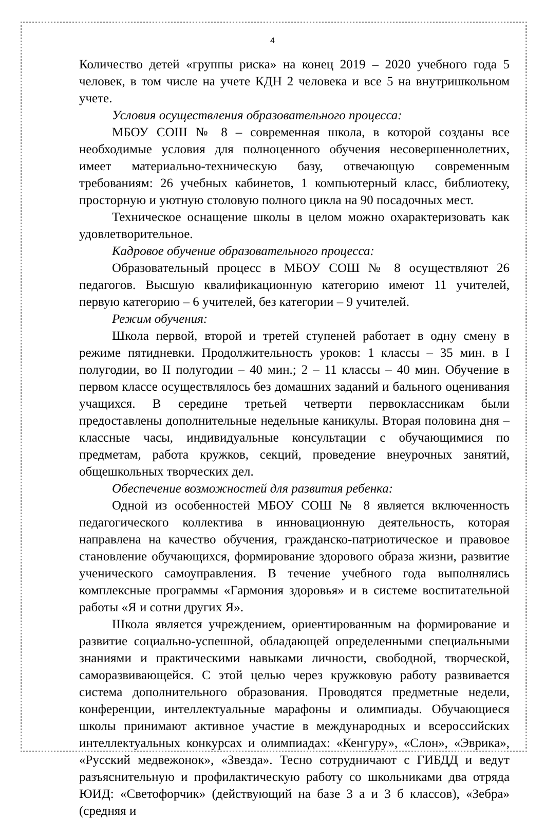4
Количество детей «группы риска» на конец 2019 – 2020 учебного года 5 человек, в том числе на учете КДН 2 человека и все 5 на внутришкольном учете.
Условия осуществления образовательного процесса:
МБОУ СОШ № 8 – современная школа, в которой созданы все необходимые условия для полноценного обучения несовершеннолетних, имеет материально-техническую базу, отвечающую современным требованиям: 26 учебных кабинетов, 1 компьютерный класс, библиотеку, просторную и уютную столовую полного цикла на 90 посадочных мест.
Техническое оснащение школы в целом можно охарактеризовать как удовлетворительное.
Кадровое обучение образовательного процесса:
Образовательный процесс в МБОУ СОШ № 8 осуществляют 26 педагогов. Высшую квалификационную категорию имеют 11 учителей, первую категорию – 6 учителей, без категории – 9 учителей.
Режим обучения:
Школа первой, второй и третей ступеней работает в одну смену в режиме пятидневки. Продолжительность уроков: 1 классы – 35 мин. в I полугодии, во II полугодии – 40 мин.; 2 – 11 классы – 40 мин. Обучение в первом классе осуществлялось без домашних заданий и бального оценивания учащихся. В середине третьей четверти первоклассникам были предоставлены дополнительные недельные каникулы. Вторая половина дня – классные часы, индивидуальные консультации с обучающимися по предметам, работа кружков, секций, проведение внеурочных занятий, общешкольных творческих дел.
Обеспечение возможностей для развития ребенка:
Одной из особенностей МБОУ СОШ № 8 является включенность педагогического коллектива в инновационную деятельность, которая направлена на качество обучения, гражданско-патриотическое и правовое становление обучающихся, формирование здорового образа жизни, развитие ученического самоуправления. В течение учебного года выполнялись комплексные программы «Гармония здоровья» и в системе воспитательной работы «Я и сотни других Я».
Школа является учреждением, ориентированным на формирование и развитие социально-успешной, обладающей определенными специальными знаниями и практическими навыками личности, свободной, творческой, саморазвивающейся. С этой целью через кружковую работу развивается система дополнительного образования. Проводятся предметные недели, конференции, интеллектуальные марафоны и олимпиады. Обучающиеся школы принимают активное участие в международных и всероссийских интеллектуальных конкурсах и олимпиадах: «Кенгуру», «Слон», «Эврика», «Русский медвежонок», «Звезда». Тесно сотрудничают с ГИБДД и ведут разъяснительную и профилактическую работу со школьниками два отряда ЮИД: «Светофорчик» (действующий на базе 3 а и 3 б классов), «Зебра» (средняя и